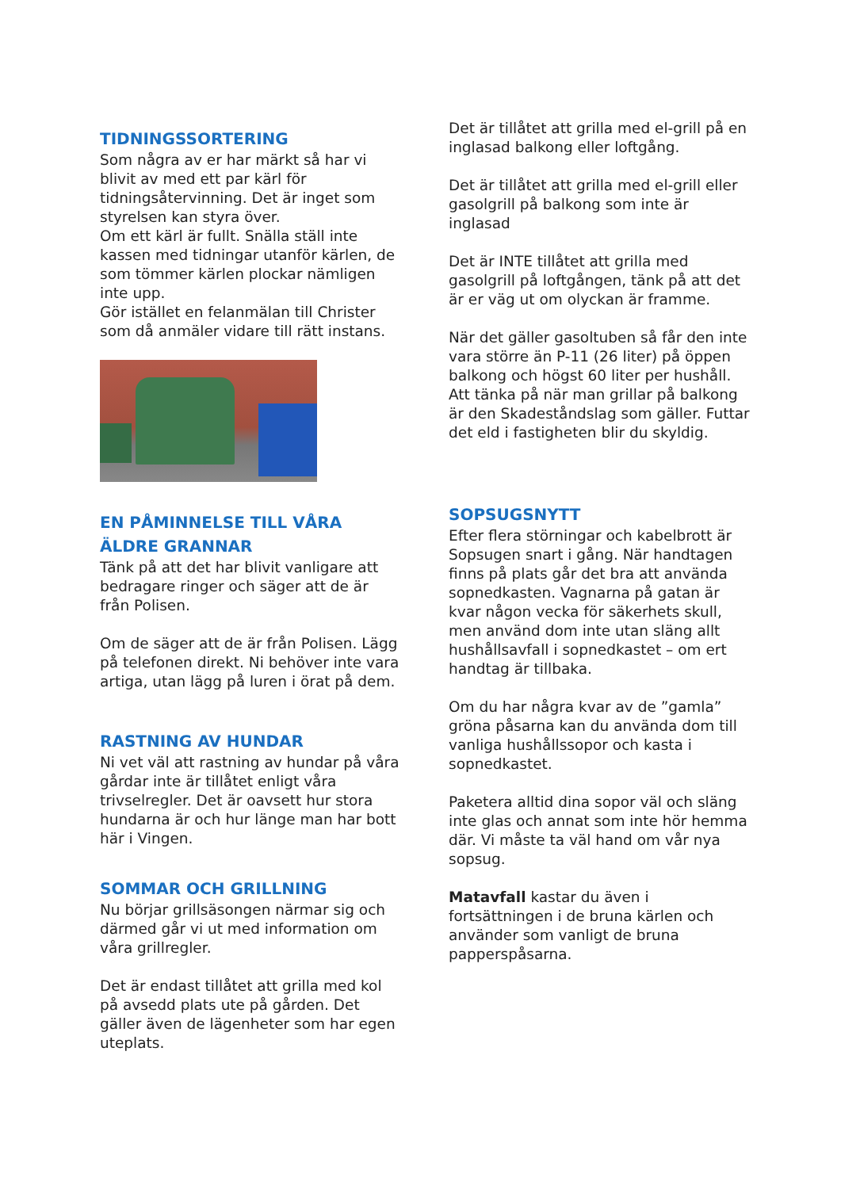TIDNINGSSORTERING
Som några av er har märkt så har vi blivit av med ett par kärl för tidningsåtervinning. Det är inget som styrelsen kan styra över.
Om ett kärl är fullt. Snälla ställ inte kassen med tidningar utanför kärlen, de som tömmer kärlen plockar nämligen inte upp.
Gör istället en felanmälan till Christer som då anmäler vidare till rätt instans.
EN PÅMINNELSE TILL VÅRA ÄLDRE GRANNAR
Tänk på att det har blivit vanligare att bedragare ringer och säger att de är från Polisen.
Om de säger att de är från Polisen. Lägg på telefonen direkt. Ni behöver inte vara artiga, utan lägg på luren i örat på dem.
RASTNING AV HUNDAR
Ni vet väl att rastning av hundar på våra gårdar inte är tillåtet enligt våra trivselregler. Det är oavsett hur stora hundarna är och hur länge man har bott här i Vingen.
SOMMAR OCH GRILLNING
Nu börjar grillsäsongen närmar sig och därmed går vi ut med information om våra grillregler.
Det är endast tillåtet att grilla med kol på avsedd plats ute på gården. Det gäller även de lägenheter som har egen uteplats.
Det är tillåtet att grilla med el-grill på en inglasad balkong eller loftgång.
Det är tillåtet att grilla med el-grill eller gasolgrill på balkong som inte är inglasad
Det är INTE tillåtet att grilla med gasolgrill på loftgången, tänk på att det är er väg ut om olyckan är framme.
När det gäller gasoltuben så får den inte vara större än P-11 (26 liter) på öppen balkong och högst 60 liter per hushåll. Att tänka på när man grillar på balkong är den Skadeståndslag som gäller. Futtar det eld i fastigheten blir du skyldig.
SOPSUGSNYTT
Efter flera störningar och kabelbrott är Sopsugen snart i gång. När handtagen finns på plats går det bra att använda sopnedkasten. Vagnarna på gatan är kvar någon vecka för säkerhets skull, men använd dom inte utan släng allt hushållsavfall i sopnedkastet – om ert handtag är tillbaka.
Om du har några kvar av de ”gamla” gröna påsarna kan du använda dom till vanliga hushållssopor och kasta i sopnedkastet.
Paketera alltid dina sopor väl och släng inte glas och annat som inte hör hemma där. Vi måste ta väl hand om vår nya sopsug.
Matavfall kastar du även i fortsättningen i de bruna kärlen och använder som vanligt de bruna papperspåsarna.